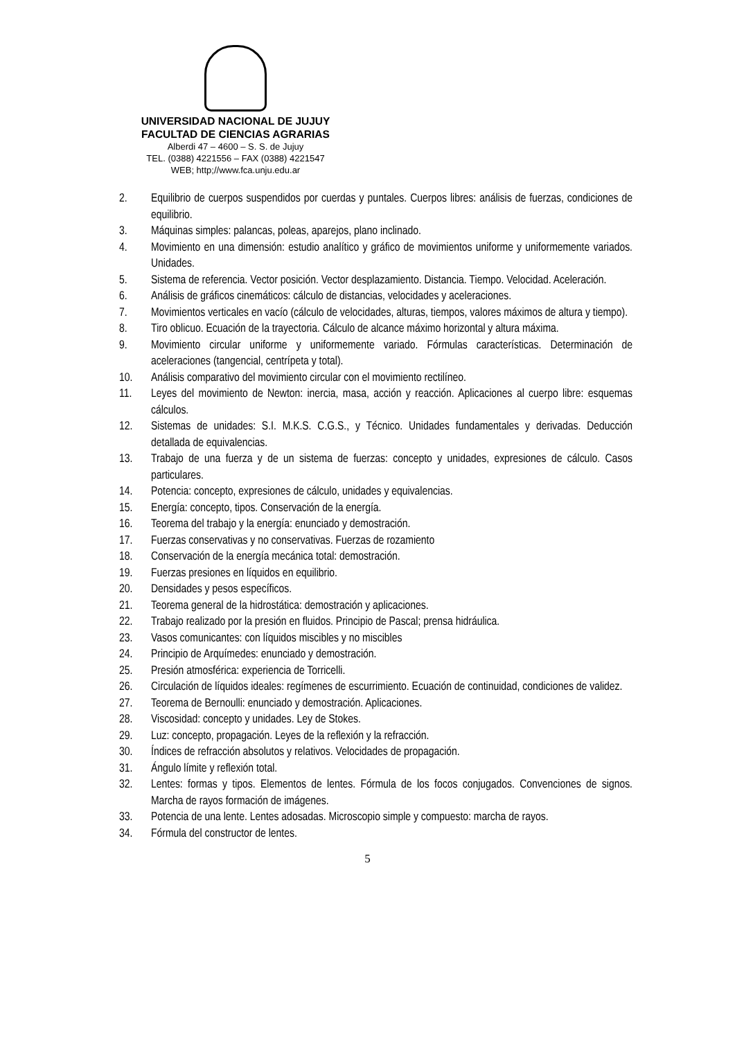UNIVERSIDAD NACIONAL DE JUJUY
FACULTAD DE CIENCIAS AGRARIAS
Alberdi 47 – 4600 – S. S. de Jujuy
TEL. (0388) 4221556 – FAX (0388) 4221547
WEB; http;//www.fca.unju.edu.ar
2. Equilibrio de cuerpos suspendidos por cuerdas y puntales. Cuerpos libres: análisis de fuerzas, condiciones de equilibrio.
3. Máquinas simples: palancas, poleas, aparejos, plano inclinado.
4. Movimiento en una dimensión: estudio analítico y gráfico de movimientos uniforme y uniformemente variados. Unidades.
5. Sistema de referencia. Vector posición. Vector desplazamiento. Distancia. Tiempo. Velocidad. Aceleración.
6. Análisis de gráficos cinemáticos: cálculo de distancias, velocidades y aceleraciones.
7. Movimientos verticales en vacío (cálculo de velocidades, alturas, tiempos, valores máximos de altura y tiempo).
8. Tiro oblicuo. Ecuación de la trayectoria. Cálculo de alcance máximo horizontal y altura máxima.
9. Movimiento circular uniforme y uniformemente variado. Fórmulas características. Determinación de aceleraciones (tangencial, centrípeta y total).
10. Análisis comparativo del movimiento circular con el movimiento rectilíneo.
11. Leyes del movimiento de Newton: inercia, masa, acción y reacción. Aplicaciones al cuerpo libre: esquemas cálculos.
12. Sistemas de unidades: S.I. M.K.S. C.G.S., y Técnico. Unidades fundamentales y derivadas. Deducción detallada de equivalencias.
13. Trabajo de una fuerza y de un sistema de fuerzas: concepto y unidades, expresiones de cálculo. Casos particulares.
14. Potencia: concepto, expresiones de cálculo, unidades y equivalencias.
15. Energía: concepto, tipos. Conservación de la energía.
16. Teorema del trabajo y la energía: enunciado y demostración.
17. Fuerzas conservativas y no conservativas. Fuerzas de rozamiento
18. Conservación de la energía mecánica total: demostración.
19. Fuerzas presiones en líquidos en equilibrio.
20. Densidades y pesos específicos.
21. Teorema general de la hidrostática: demostración y aplicaciones.
22. Trabajo realizado por la presión en fluidos. Principio de Pascal; prensa hidráulica.
23. Vasos comunicantes: con líquidos miscibles y no miscibles
24. Principio de Arquímedes: enunciado y demostración.
25. Presión atmosférica: experiencia de Torricelli.
26. Circulación de líquidos ideales: regímenes de escurrimiento. Ecuación de continuidad, condiciones de validez.
27. Teorema de Bernoulli: enunciado y demostración. Aplicaciones.
28. Viscosidad: concepto y unidades. Ley de Stokes.
29. Luz: concepto, propagación. Leyes de la reflexión y la refracción.
30. Índices de refracción absolutos y relativos. Velocidades de propagación.
31. Ángulo límite y reflexión total.
32. Lentes: formas y tipos. Elementos de lentes. Fórmula de los focos conjugados. Convenciones de signos. Marcha de rayos formación de imágenes.
33. Potencia de una lente. Lentes adosadas. Microscopio simple y compuesto: marcha de rayos.
34. Fórmula del constructor de lentes.
5